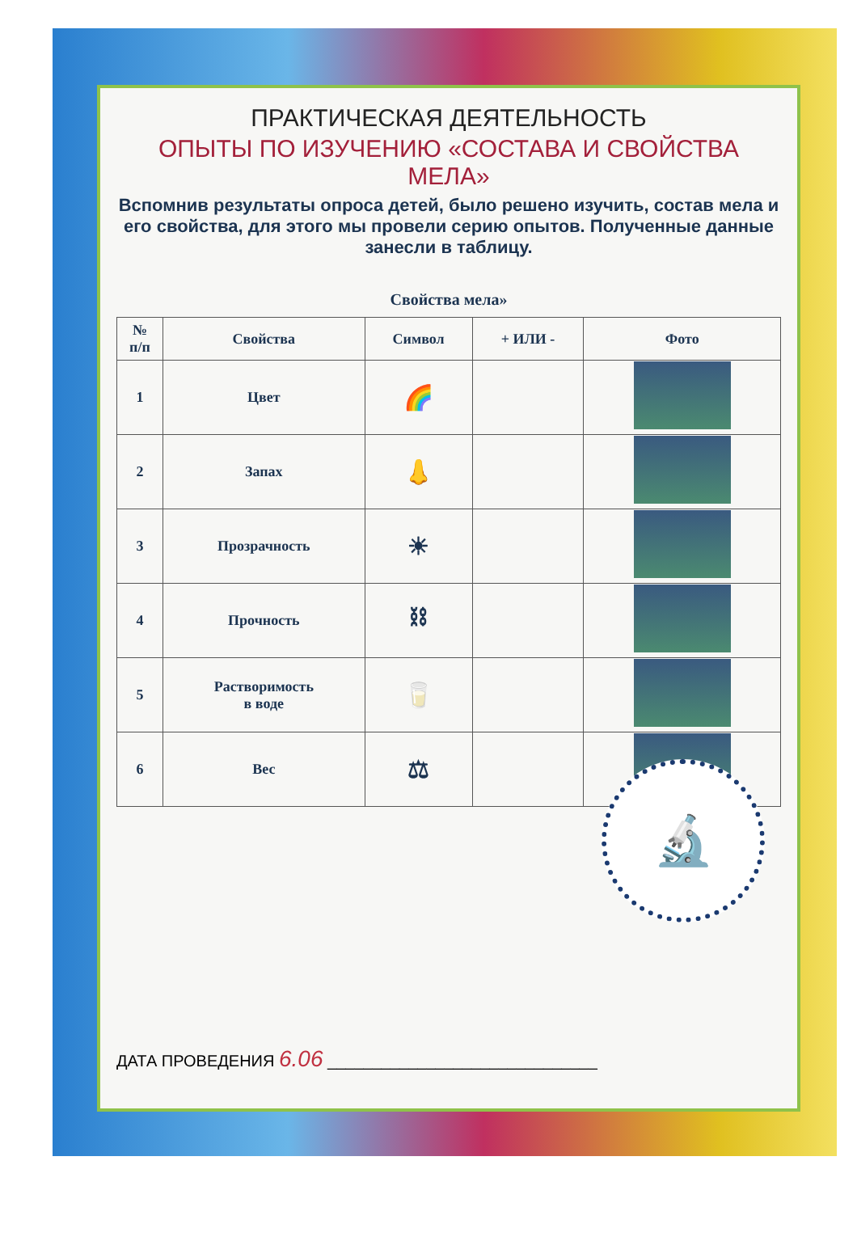ПРАКТИЧЕСКАЯ ДЕЯТЕЛЬНОСТЬ
ОПЫТЫ ПО ИЗУЧЕНИЮ «СОСТАВА И СВОЙСТВА МЕЛА»
Вспомнив результаты опроса детей, было решено изучить, состав мела и его свойства, для этого мы провели серию опытов. Полученные данные занесли в таблицу.
Свойства мела»
| № п/п | Свойства | Символ | + ИЛИ - | Фото |
| --- | --- | --- | --- | --- |
| 1 | Цвет | 🌈 | | |
| 2 | Запах | 👃 | | |
| 3 | Прозрачность | ☀ | | |
| 4 | Прочность | ⛓ | | |
| 5 | Растворимость в воде | 🥛 | | |
| 6 | Вес | ⚖ | | |
🔬
ДАТА ПРОВЕДЕНИЯ 6.06 ______________________________